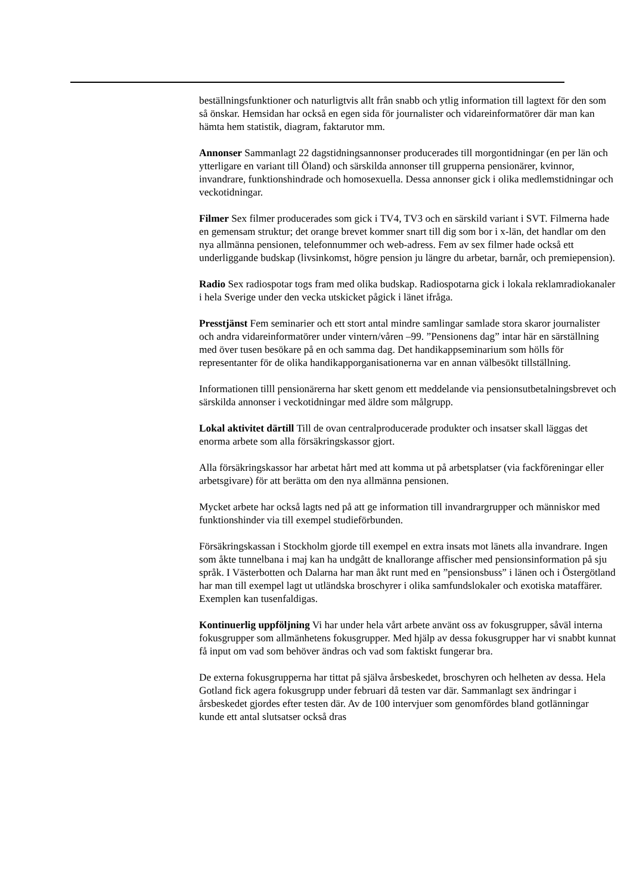beställningsfunktioner och naturligtvis allt från snabb och ytlig information till lagtext för den som så önskar. Hemsidan har också en egen sida för journalister och vidareinformatörer där man kan hämta hem statistik, diagram, faktarutor mm.
Annonser Sammanlagt 22 dagstidningsannonser producerades till morgontidningar (en per län och ytterligare en variant till Öland) och särskilda annonser till grupperna pensionärer, kvinnor, invandrare, funktionshindrade och homosexuella. Dessa annonser gick i olika medlemstidningar och veckotidningar.
Filmer Sex filmer producerades som gick i TV4, TV3 och en särskild variant i SVT. Filmerna hade en gemensam struktur; det orange brevet kommer snart till dig som bor i x-län, det handlar om den nya allmänna pensionen, telefonnummer och web-adress. Fem av sex filmer hade också ett underliggande budskap (livsinkomst, högre pension ju längre du arbetar, barnår, och premiepension).
Radio Sex radiospotar togs fram med olika budskap. Radiospotarna gick i lokala reklamradiokanaler i hela Sverige under den vecka utskicket pågick i länet ifråga.
Presstjänst Fem seminarier och ett stort antal mindre samlingar samlade stora skaror journalister och andra vidareinformatörer under vintern/våren –99. ”Pensionens dag” intar här en särställning med över tusen besökare på en och samma dag. Det handikappseminarium som hölls för representanter för de olika handikapporganisationerna var en annan välbesökt tillställning.
Informationen tilll pensionärerna har skett genom ett meddelande via pensionsutbetalningsbrevet och särskilda annonser i veckotidningar med äldre som målgrupp.
Lokal aktivitet därtill Till de ovan centralproducerade produkter och insatser skall läggas det enorma arbete som alla försäkringskassor gjort.
Alla försäkringskassor har arbetat hårt med att komma ut på arbetsplatser (via fackföreningar eller arbetsgivare) för att berätta om den nya allmänna pensionen.
Mycket arbete har också lagts ned på att ge information till invandrargrupper och människor med funktionshinder via till exempel studieförbunden.
Försäkringskassan i Stockholm gjorde till exempel en extra insats mot länets alla invandrare. Ingen som åkte tunnelbana i maj kan ha undgått de knallorange affischer med pensionsinformation på sju språk. I Västerbotten och Dalarna har man åkt runt med en ”pensionsbuss” i länen och i Östergötland har man till exempel lagt ut utländska broschyrer i olika samfundslokaler och exotiska mataffärer. Exemplen kan tusenfaldigas.
Kontinuerlig uppföljning Vi har under hela vårt arbete använt oss av fokusgrupper, såväl interna fokusgrupper som allmänhetens fokusgrupper. Med hjälp av dessa fokusgrupper har vi snabbt kunnat få input om vad som behöver ändras och vad som faktiskt fungerar bra.
De externa fokusgrupperna har tittat på själva årsbeskedet, broschyren och helheten av dessa. Hela Gotland fick agera fokusgrupp under februari då testen var där. Sammanlagt sex ändringar i årsbeskedet gjordes efter testen där. Av de 100 intervjuer som genomfördes bland gotlänningar kunde ett antal slutsatser också dras